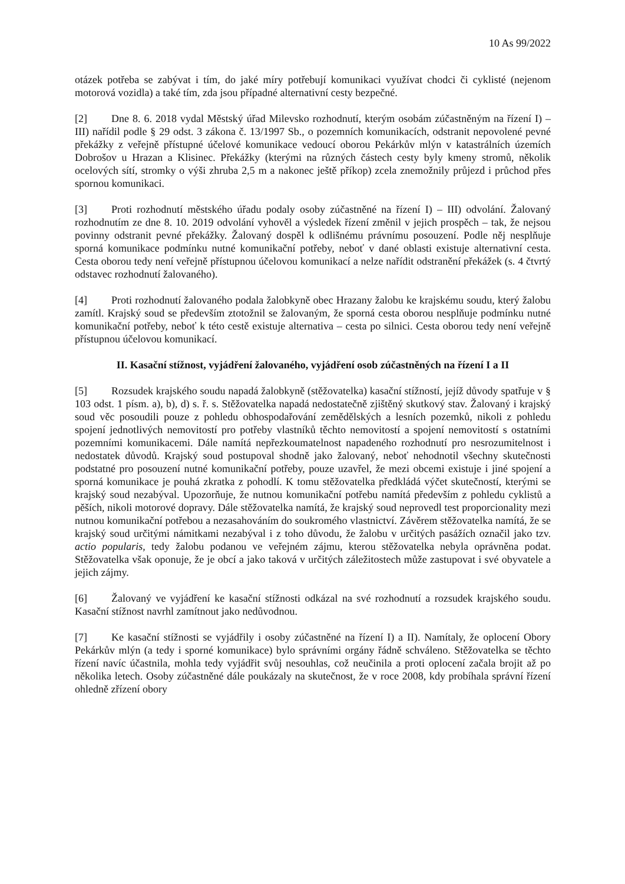10 As 99/2022
otázek potřeba se zabývat i tím, do jaké míry potřebují komunikaci využívat chodci či cyklisté (nejenom motorová vozidla) a také tím, zda jsou případné alternativní cesty bezpečné.
[2] Dne 8. 6. 2018 vydal Městský úřad Milevsko rozhodnutí, kterým osobám zúčastněným na řízení I) – III) nařídil podle § 29 odst. 3 zákona č. 13/1997 Sb., o pozemních komunikacích, odstranit nepovolené pevné překážky z veřejně přístupné účelové komunikace vedoucí oborou Pekárkův mlýn v katastrálních územích Dobrošov u Hrazan a Klisinec. Překážky (kterými na různých částech cesty byly kmeny stromů, několik ocelových sítí, stromky o výši zhruba 2,5 m a nakonec ještě příkop) zcela znemožnily průjezd i průchod přes spornou komunikaci.
[3] Proti rozhodnutí městského úřadu podaly osoby zúčastněné na řízení I) – III) odvolání. Žalovaný rozhodnutím ze dne 8. 10. 2019 odvolání vyhověl a výsledek řízení změnil v jejich prospěch – tak, že nejsou povinny odstranit pevné překážky. Žalovaný dospěl k odlišnému právnímu posouzení. Podle něj nesplňuje sporná komunikace podmínku nutné komunikační potřeby, neboť v dané oblasti existuje alternativní cesta. Cesta oborou tedy není veřejně přístupnou účelovou komunikací a nelze nařídit odstranění překážek (s. 4 čtvrtý odstavec rozhodnutí žalovaného).
[4] Proti rozhodnutí žalovaného podala žalobkyně obec Hrazany žalobu ke krajskému soudu, který žalobu zamítl. Krajský soud se především ztotožnil se žalovaným, že sporná cesta oborou nesplňuje podmínku nutné komunikační potřeby, neboť k této cestě existuje alternativa – cesta po silnici. Cesta oborou tedy není veřejně přístupnou účelovou komunikací.
II. Kasační stížnost, vyjádření žalovaného, vyjádření osob zúčastněných na řízení I a II
[5] Rozsudek krajského soudu napadá žalobkyně (stěžovatelka) kasační stížností, jejíž důvody spatřuje v § 103 odst. 1 písm. a), b), d) s. ř. s. Stěžovatelka napadá nedostatečně zjištěný skutkový stav. Žalovaný i krajský soud věc posoudili pouze z pohledu obhospodařování zemědělských a lesních pozemků, nikoli z pohledu spojení jednotlivých nemovitostí pro potřeby vlastníků těchto nemovitostí a spojení nemovitostí s ostatními pozemními komunikacemi. Dále namítá nepřezkoumatelnost napadeného rozhodnutí pro nesrozumitelnost i nedostatek důvodů. Krajský soud postupoval shodně jako žalovaný, neboť nehodnotil všechny skutečnosti podstatné pro posouzení nutné komunikační potřeby, pouze uzavřel, že mezi obcemi existuje i jiné spojení a sporná komunikace je pouhá zkratka z pohodlí. K tomu stěžovatelka předkládá výčet skutečností, kterými se krajský soud nezabýval. Upozorňuje, že nutnou komunikační potřebu namítá především z pohledu cyklistů a pěších, nikoli motorové dopravy. Dále stěžovatelka namítá, že krajský soud neprovedl test proporcionality mezi nutnou komunikační potřebou a nezasahováním do soukromého vlastnictví. Závěrem stěžovatelka namítá, že se krajský soud určitými námitkami nezabýval i z toho důvodu, že žalobu v určitých pasážích označil jako tzv. actio popularis, tedy žalobu podanou ve veřejném zájmu, kterou stěžovatelka nebyla oprávněna podat. Stěžovatelka však oponuje, že je obcí a jako taková v určitých záležitostech může zastupovat i své obyvatele a jejich zájmy.
[6] Žalovaný ve vyjádření ke kasační stížnosti odkázal na své rozhodnutí a rozsudek krajského soudu. Kasační stížnost navrhl zamítnout jako nedůvodnou.
[7] Ke kasační stížnosti se vyjádřily i osoby zúčastněné na řízení I) a II). Namítaly, že oplocení Obory Pekárkův mlýn (a tedy i sporné komunikace) bylo správními orgány řádně schváleno. Stěžovatelka se těchto řízení navíc účastnila, mohla tedy vyjádřit svůj nesouhlas, což neučinila a proti oplocení začala brojit až po několika letech. Osoby zúčastněné dále poukázaly na skutečnost, že v roce 2008, kdy probíhala správní řízení ohledně zřízení obory